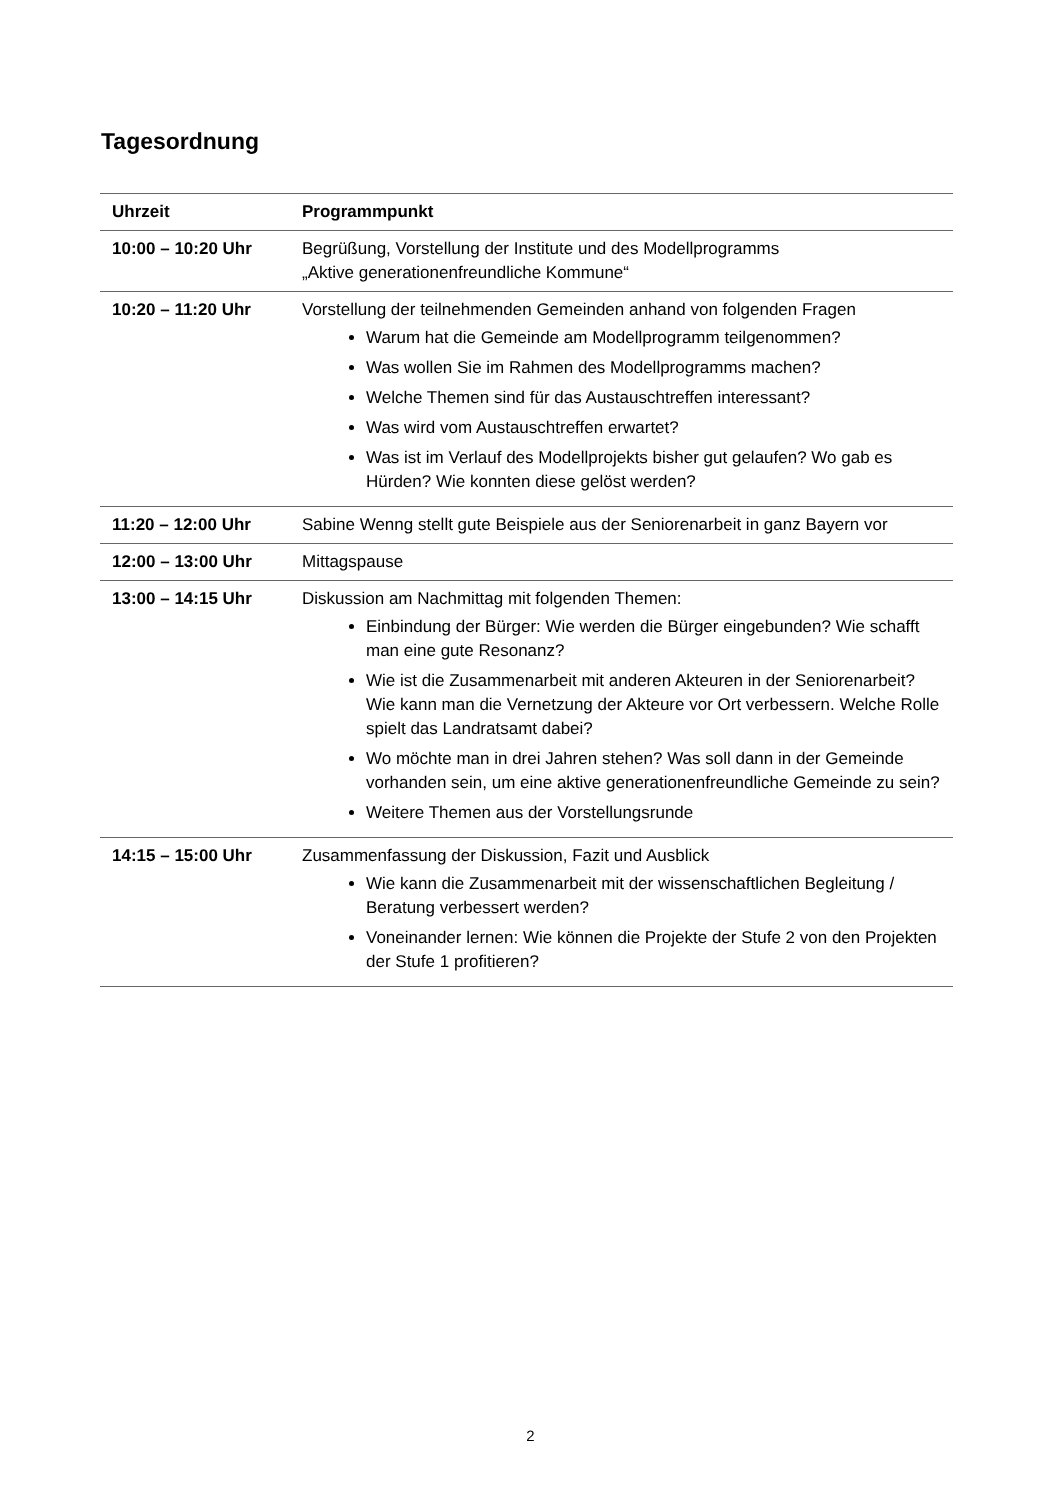Tagesordnung
| Uhrzeit | Programmpunkt |
| --- | --- |
| 10:00 – 10:20 Uhr | Begrüßung, Vorstellung der Institute und des Modellprogramms „Aktive generationenfreundliche Kommune“ |
| 10:20 – 11:20 Uhr | Vorstellung der teilnehmenden Gemeinden anhand von folgenden Fragen Warum hat die Gemeinde am Modellprogramm teilgenommen? Was wollen Sie im Rahmen des Modellprogramms machen? Welche Themen sind für das Austauschtreffen interessant? Was wird vom Austauschtreffen erwartet? Was ist im Verlauf des Modellprojekts bisher gut gelaufen? Wo gab es Hürden? Wie konnten diese gelöst werden? |
| 11:20 – 12:00 Uhr | Sabine Wenng stellt gute Beispiele aus der Seniorenarbeit in ganz Bayern vor |
| 12:00 – 13:00 Uhr | Mittagspause |
| 13:00 – 14:15 Uhr | Diskussion am Nachmittag mit folgenden Themen: Einbindung der Bürger: Wie werden die Bürger eingebunden? Wie schafft man eine gute Resonanz? Wie ist die Zusammenarbeit mit anderen Akteuren in der Seniorenarbeit? Wie kann man die Vernetzung der Akteure vor Ort verbessern. Welche Rolle spielt das Landratsamt dabei? Wo möchte man in drei Jahren stehen? Was soll dann in der Gemeinde vorhanden sein, um eine aktive generationenfreundliche Gemeinde zu sein? Weitere Themen aus der Vorstellungsrunde |
| 14:15 – 15:00 Uhr | Zusammenfassung der Diskussion, Fazit und Ausblick Wie kann die Zusammenarbeit mit der wissenschaftlichen Begleitung / Beratung verbessert werden? Voneinander lernen: Wie können die Projekte der Stufe 2 von den Projekten der Stufe 1 profitieren? |
2